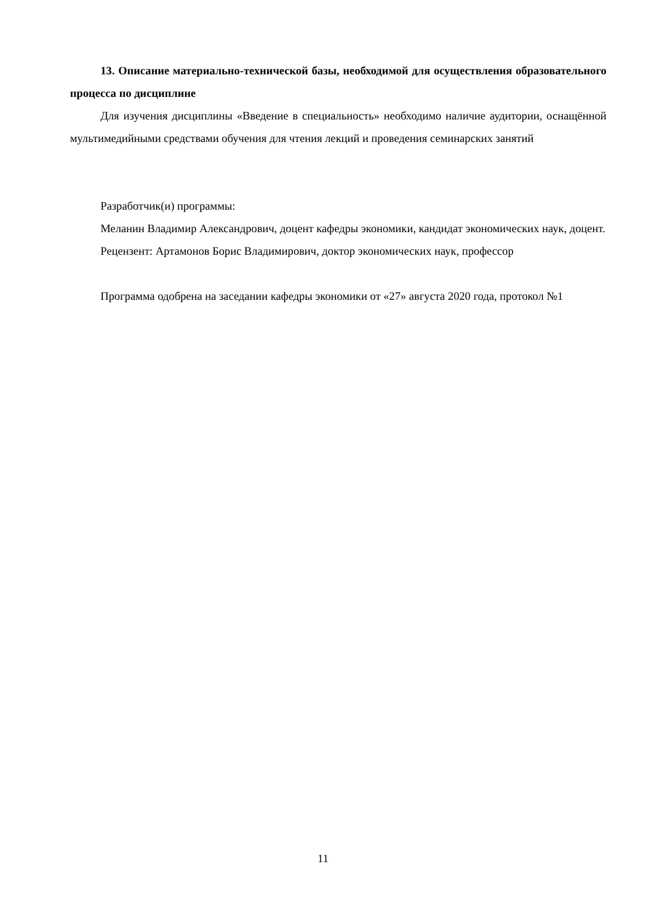13. Описание материально-технической базы, необходимой для осуществления образовательного процесса по дисциплине
Для изучения дисциплины «Введение в специальность» необходимо наличие аудитории, оснащённой мультимедийными средствами обучения для чтения лекций и проведения семинарских занятий
Разработчик(и) программы:
Меланин Владимир Александрович, доцент кафедры экономики, кандидат экономических наук, доцент.
Рецензент: Артамонов Борис Владимирович, доктор экономических наук, профессор
Программа одобрена на заседании кафедры экономики от «27» августа 2020 года, протокол №1
11